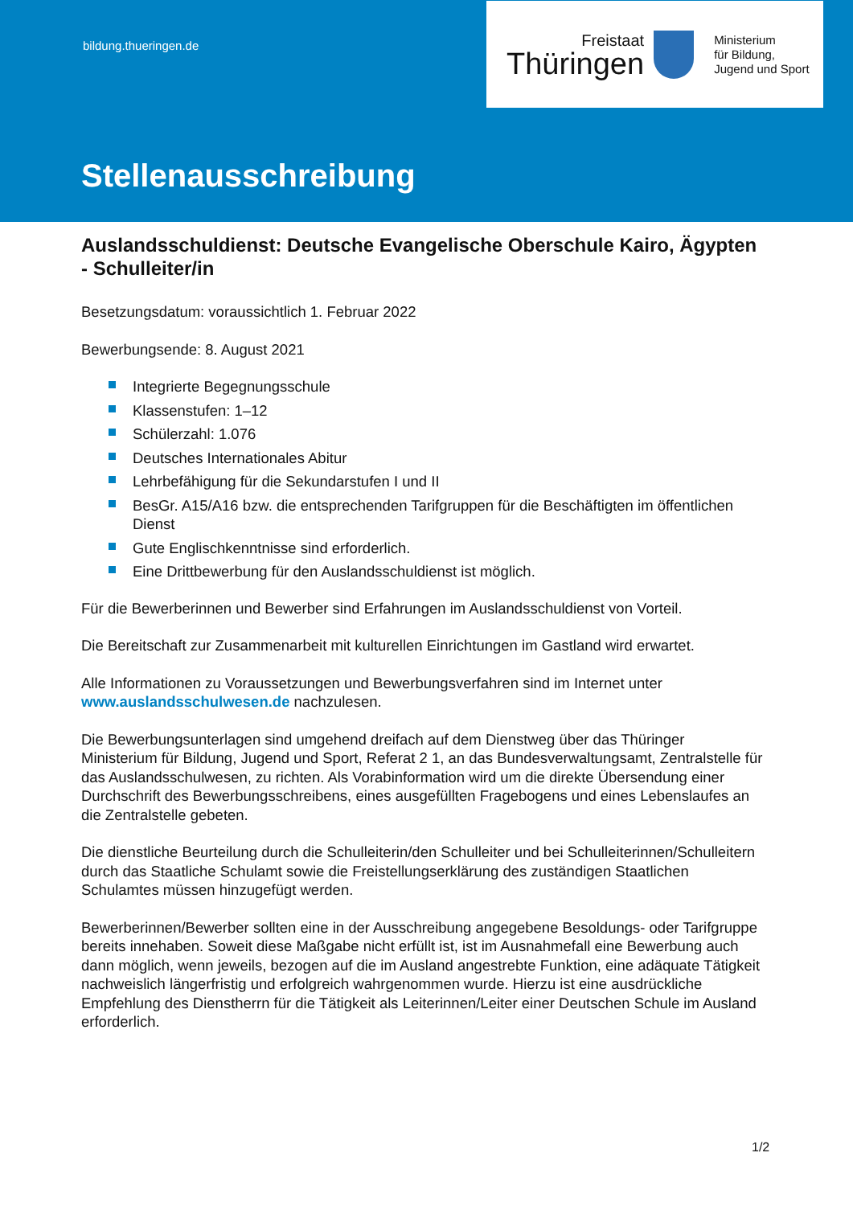bildung.thueringen.de
Freistaat
Thüringen
Ministerium
für Bildung,
Jugend und Sport
Stellenausschreibung
Auslandsschuldienst: Deutsche Evangelische Oberschule Kairo, Ägypten - Schulleiter/in
Besetzungsdatum: voraussichtlich 1. Februar 2022
Bewerbungsende: 8. August 2021
Integrierte Begegnungsschule
Klassenstufen: 1–12
Schülerzahl: 1.076
Deutsches Internationales Abitur
Lehrbefähigung für die Sekundarstufen I und II
BesGr. A15/A16 bzw. die entsprechenden Tarifgruppen für die Beschäftigten im öffentlichen Dienst
Gute Englischkenntnisse sind erforderlich.
Eine Drittbewerbung für den Auslandsschuldienst ist möglich.
Für die Bewerberinnen und Bewerber sind Erfahrungen im Auslandsschuldienst von Vorteil.
Die Bereitschaft zur Zusammenarbeit mit kulturellen Einrichtungen im Gastland wird erwartet.
Alle Informationen zu Voraussetzungen und Bewerbungsverfahren sind im Internet unter www.auslandsschulwesen.de nachzulesen.
Die Bewerbungsunterlagen sind umgehend dreifach auf dem Dienstweg über das Thüringer Ministerium für Bildung, Jugend und Sport, Referat 2 1, an das Bundesverwaltungsamt, Zentralstelle für das Auslandsschulwesen, zu richten. Als Vorabinformation wird um die direkte Übersendung einer Durchschrift des Bewerbungsschreibens, eines ausgefüllten Fragebogens und eines Lebenslaufes an die Zentralstelle gebeten.
Die dienstliche Beurteilung durch die Schulleiterin/den Schulleiter und bei Schulleiterinnen/Schulleitern durch das Staatliche Schulamt sowie die Freistellungserklärung des zuständigen Staatlichen Schulamtes müssen hinzugefügt werden.
Bewerberinnen/Bewerber sollten eine in der Ausschreibung angegebene Besoldungs- oder Tarifgruppe bereits innehaben. Soweit diese Maßgabe nicht erfüllt ist, ist im Ausnahmefall eine Bewerbung auch dann möglich, wenn jeweils, bezogen auf die im Ausland angestrebte Funktion, eine adäquate Tätigkeit nachweislich längerfristig und erfolgreich wahrgenommen wurde. Hierzu ist eine ausdrückliche Empfehlung des Dienstherrn für die Tätigkeit als Leiterinnen/Leiter einer Deutschen Schule im Ausland erforderlich.
1/2